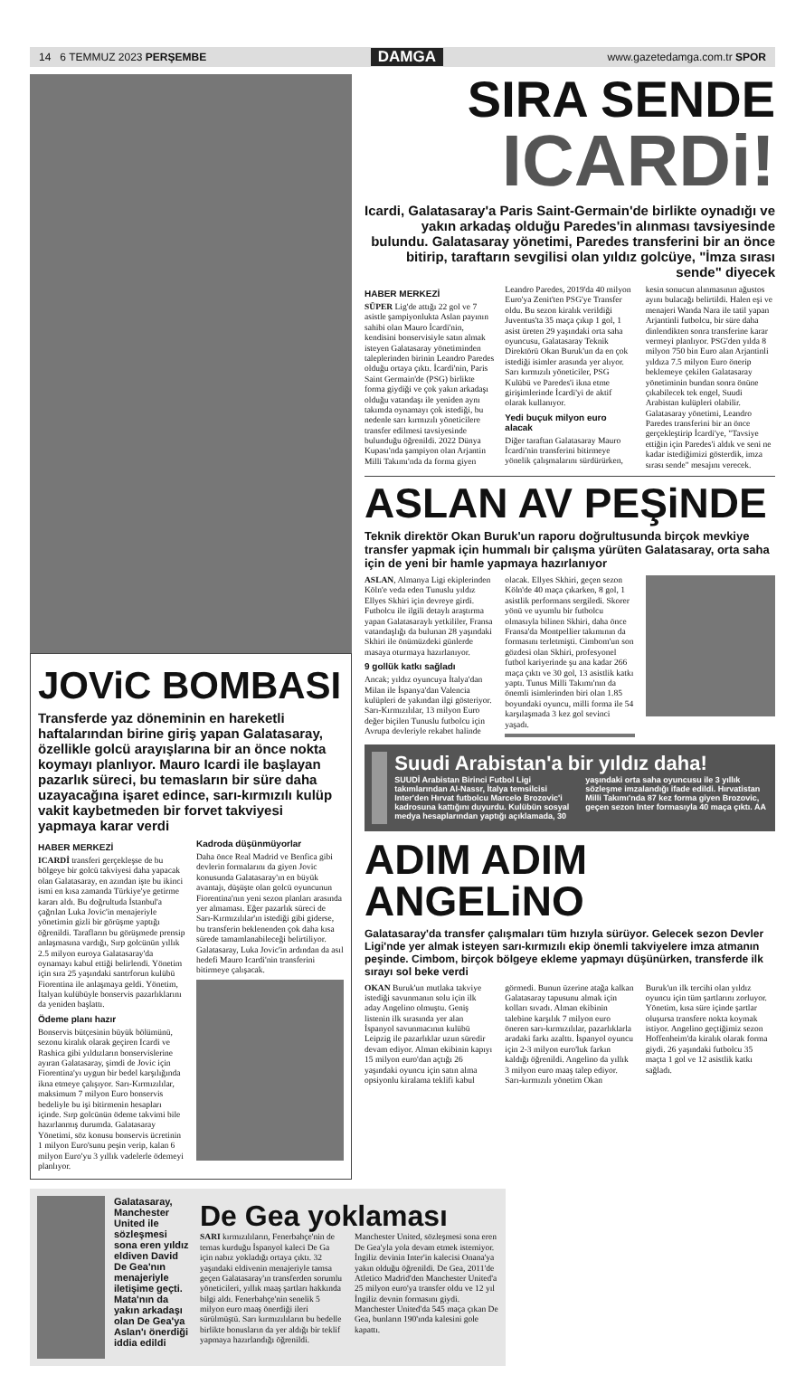14 6 TEMMUZ 2023 PERŞEMBE DAMGA www.gazetedamga.com.tr SPOR
JOViC BOMBASI
Transferde yaz döneminin en hareketli haftalarından birine giriş yapan Galatasaray, özellikle golcü arayışlarına bir an önce nokta koymayı planlıyor. Mauro Icardi ile başlayan pazarlık süreci, bu temasların bir süre daha uzayacağına işaret edince, sarı-kırmızılı kulüp vakit kaybetmeden bir forvet takviyesi yapmaya karar verdi
HABER MERKEZİ
ICARDİ transferi gerçekleşse de bu bölgeye bir golcü takviyesi daha yapacak olan Galatasaray, en azından işte bu ikinci ismi en kısa zamanda Türkiye'ye getirme kararı aldı. Bu doğrultuda İstanbul'a çağrılan Luka Jovic'in menajeriyle yönetimin gizli bir görüşme yaptığı öğrenildi. Tarafların bu görüşmede prensip anlaşmasına vardığı, Sırp golcünün yıllık 2.5 milyon euroya Galatasaray'da oynamayı kabul ettiği belirlendi. Yönetim için sıra 25 yaşındaki santrforun kulübü Fiorentina ile anlaşmaya geldi. Yönetim, İtalyan kulübüyle bonservis pazarlıklarını da yeniden başlattı.
Ödeme planı hazır
Bonservis bütçesinin büyük bölümünü, sezonu kiralık olarak geçiren Icardi ve Rashica gibi yıldızların bonservislerine ayıran Galatasaray, şimdi de Jovic için Fiorentina'yı uygun bir bedel karşılığında ikna etmeye çalışıyor. Sarı-Kırmızılılar, maksimum 7 milyon Euro bonservis bedeliyle bu işi bitirmenin hesapları içinde. Sırp golcünün ödeme takvimi bile hazırlanmış durumda. Galatasaray Yönetimi, söz konusu bonservis ücretinin 1 milyon Euro'sunu peşin verip, kalan 6 milyon Euro'yu 3 yıllık vadelerle ödemeyi planlıyor.
Kadroda düşünmüyorlar
Daha önce Real Madrid ve Benfica gibi devlerin formalarını da giyen Jovic konusunda Galatasaray'ın en büyük avantajı, düşüşte olan golcü oyuncunun Fiorentina'nın yeni sezon planları arasında yer almaması. Eğer pazarlık süreci de Sarı-Kırmızılılar'ın istediği gibi giderse, bu transferin beklenenden çok daha kısa sürede tamamlanabileceği belirtiliyor. Galatasaray, Luka Jovic'in ardından da asıl hedefi Mauro Icardi'nin transferini bitirmeye çalışacak.
SIRA SENDE
ICARDi!
Icardi, Galatasaray'a Paris Saint-Germain'de birlikte oynadığı ve yakın arkadaş olduğu Paredes'in alınması tavsiyesinde bulundu. Galatasaray yönetimi, Paredes transferini bir an önce bitirip, taraftarın sevgilisi olan yıldız golcüye, "İmza sırası sende" diyecek
HABER MERKEZİ
SÜPER Lig'de attığı 22 gol ve 7 asistle şampiyonlukta Aslan payının sahibi olan Mauro İcardi'nin, kendisini bonservisiyle satın almak isteyen Galatasaray yönetiminden taleplerinden birinin Leandro Paredes olduğu ortaya çıktı. İcardi'nin, Paris Saint Germain'de (PSG) birlikte forma giydiği ve çok yakın arkadaşı olduğu vatandaşı ile yeniden aynı takımda oynamayı çok istediği, bu nedenle sarı kırmızılı yöneticilere transfer edilmesi tavsiyesinde bulunduğu öğrenildi. 2022 Dünya Kupası'nda şampiyon olan Arjantin Milli Takımı'nda da forma giyen Leandro Paredes, 2019'da 40 milyon Euro'ya Zenit'ten PSG'ye Transfer oldu. Bu sezon kiralık verildiği Juventus'ta 35 maça çıkıp 1 gol, 1 asist üreten 29 yaşındaki orta saha oyuncusu, Galatasaray Teknik Direktörü Okan Buruk'un da en çok istediği isimler arasında yer alıyor. Sarı kırmızılı yöneticiler, PSG Kulübü ve Paredes'i ikna etme girişimlerinde İcardi'yi de aktif olarak kullanıyor.
Yedi buçuk milyon euro alacak
Diğer taraftan Galatasaray Mauro İcardi'nin transferini bitirmeye yönelik çalışmalarını sürdürürken, kesin sonucun alınmasının ağustos ayını bulacağı belirtildi. Halen eşi ve menajeri Wanda Nara ile tatil yapan Arjantinli futbolcu, bir süre daha dinlendikten sonra transferine karar vermeyi planlıyor. PSG'den yılda 8 milyon 750 bin Euro alan Arjantinli yıldıza 7.5 milyon Euro önerip beklemeye çekilen Galatasaray yönetiminin bundan sonra önüne çıkabilecek tek engel, Suudi Arabistan kulüpleri olabilir. Galatasaray yönetimi, Leandro Paredes transferini bir an önce gerçekleştirip İcardi'ye, "Tavsiye ettiğin için Paredes'i aldık ve seni ne kadar istediğimizi gösterdik, imza sırası sende" mesajını verecek.
ASLAN AV PEŞiNDE
Teknik direktör Okan Buruk'un raporu doğrultusunda birçok mevkiye transfer yapmak için hummalı bir çalışma yürüten Galatasaray, orta saha için de yeni bir hamle yapmaya hazırlanıyor
ASLAN, Almanya Ligi ekiplerinden Köln'e veda eden Tunuslu yıldız Ellyes Skhiri için devreye girdi. Futbolcu ile ilgili detaylı araştırma yapan Galatasaraylı yetkililer, Fransa vatandaşlığı da bulunan 28 yaşındaki Skhiri ile önümüzdeki günlerde masaya oturmaya hazırlanıyor.
9 gollük katkı sağladı
Ancak; yıldız oyuncuya İtalya'dan Milan ile İspanya'dan Valencia kulüpleri de yakından ilgi gösteriyor. Sarı-Kırmızılılar, 13 milyon Euro değer biçilen Tunuslu futbolcu için Avrupa devleriyle rekabet halinde olacak. Ellyes Skhiri, geçen sezon Köln'de 40 maça çıkarken, 8 gol, 1 asistlik performans sergiledi. Skorer yönü ve uyumlu bir futbolcu olmasıyla bilinen Skhiri, daha önce Fransa'da Montpellier takımının da formasını terletmişti. Cimbom'un son gözdesi olan Skhiri, profesyonel futbol kariyerinde şu ana kadar 266 maça çıktı ve 30 gol, 13 asistlik katkı yaptı. Tunus Milli Takımı'nın da önemli isimlerinden biri olan 1.85 boyundaki oyuncu, milli forma ile 54 karşılaşmada 3 kez gol sevinci yaşadı.
Suudi Arabistan'a bir yıldız daha!
SUUDİ Arabistan Birinci Futbol Ligi takımlarından Al-Nassr, İtalya temsilcisi Inter'den Hırvat futbolcu Marcelo Brozovic'i kadrosuna kattığını duyurdu. Kulübün sosyal medya hesaplarından yaptığı açıklamada, 30 yaşındaki orta saha oyuncusu ile 3 yıllık sözleşme imzalandığı ifade edildi. Hırvatistan Milli Takımı'nda 87 kez forma giyen Brozovic, geçen sezon Inter formasıyla 40 maça çıktı. AA
ADIM ADIM
ANGELiNO
Galatasaray'da transfer çalışmaları tüm hızıyla sürüyor. Gelecek sezon Devler Ligi'nde yer almak isteyen sarı-kırmızılı ekip önemli takviyelere imza atmanın peşinde. Cimbom, birçok bölgeye ekleme yapmayı düşünürken, transferde ilk sırayı sol beke verdi
OKAN Buruk'un mutlaka takviye istediği savunmanın solu için ilk aday Angelino olmuştu. Geniş listenin ilk sırasında yer alan İspanyol savunmacının kulübü Leipzig ile pazarlıklar uzun süredir devam ediyor. Alman ekibinin kapıyı 15 milyon euro'dan açtığı 26 yaşındaki oyuncu için satın alma opsiyonlu kiralama teklifi kabul görmedi. Bunun üzerine atağa kalkan Galatasaray tapusunu almak için kolları sıvadı. Alman ekibinin talebine karşılık 7 milyon euro öneren sarı-kırmızılılar, pazarlıklarla aradaki farkı azalttı. İspanyol oyuncu için 2-3 milyon euro'luk farkın kaldığı öğrenildi. Angelino da yıllık 3 milyon euro maaş talep ediyor. Sarı-kırmızılı yönetim Okan Buruk'un ilk tercihi olan yıldız oyuncu için tüm şartlarını zorluyor. Yönetim, kısa süre içinde şartlar oluşursa transfere nokta koymak istiyor. Angelino geçtiğimiz sezon Hoffenheim'da kiralık olarak forma giydi. 26 yaşındaki futbolcu 35 maçta 1 gol ve 12 asistlik katkı sağladı.
Galatasaray, Manchester United ile sözleşmesi sona eren yıldız eldiven David De Gea'nın menajeriyle iletişime geçti. Mata'nın da yakın arkadaşı olan De Gea'ya Aslan'ı önerdiği iddia edildi
De Gea yoklaması
SARI kırmızılıların, Fenerbahçe'nin de temas kurduğu İspanyol kaleci De Ga için nabız yokladığı ortaya çıktı. 32 yaşındaki eldivenin menajeriyle tamsa geçen Galatasaray'ın transferden sorumlu yöneticileri, yıllık maaş şartları hakkında bilgi aldı. Fenerbahçe'nin senelik 5 milyon euro maaş önerdiği ileri sürülmüştü. Sarı kırmızılıların bu bedelle birlikte bonusların da yer aldığı bir teklif yapmaya hazırlandığı öğrenildi. Manchester United, sözleşmesi sona eren De Gea'yla yola devam etmek istemiyor. İngiliz devinin Inter'in kalecisi Onana'ya yakın olduğu öğrenildi. De Gea, 2011'de Atletico Madrid'den Manchester United'a 25 milyon euro'ya transfer oldu ve 12 yıl İngiliz devnin formasını giydi. Manchester United'da 545 maça çıkan De Gea, bunların 190'ında kalesini gole kapattı.